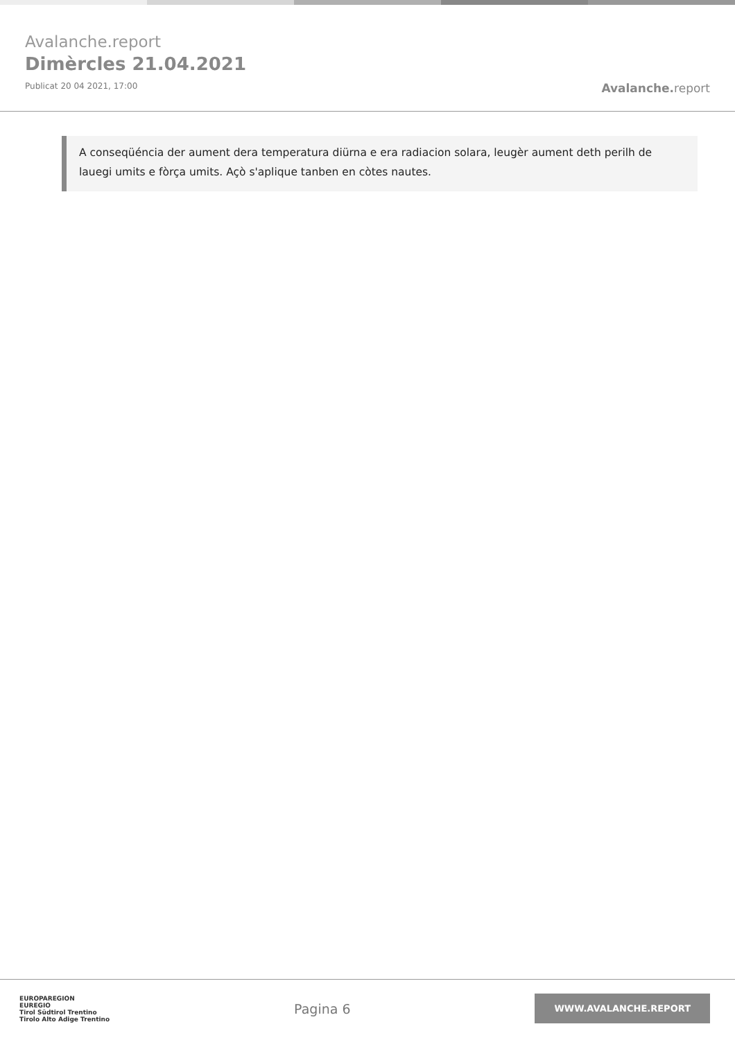Avalanche.report
Dimèrcles 21.04.2021
Publicat 20 04 2021, 17:00
Avalanche. report
A conseqüéncia der aument dera temperatura diürna e era radiacion solara, leugèr aument deth perilh de lauegi umits e fòrça umits. Açò s'aplique tanben en còtes nautes.
EUROPAREGION
EUREGIO
Tirol Südtirol Trentino
Tirolo Alto Adige Trentino
Pagina 6
WWW.AVALANCHE.REPORT